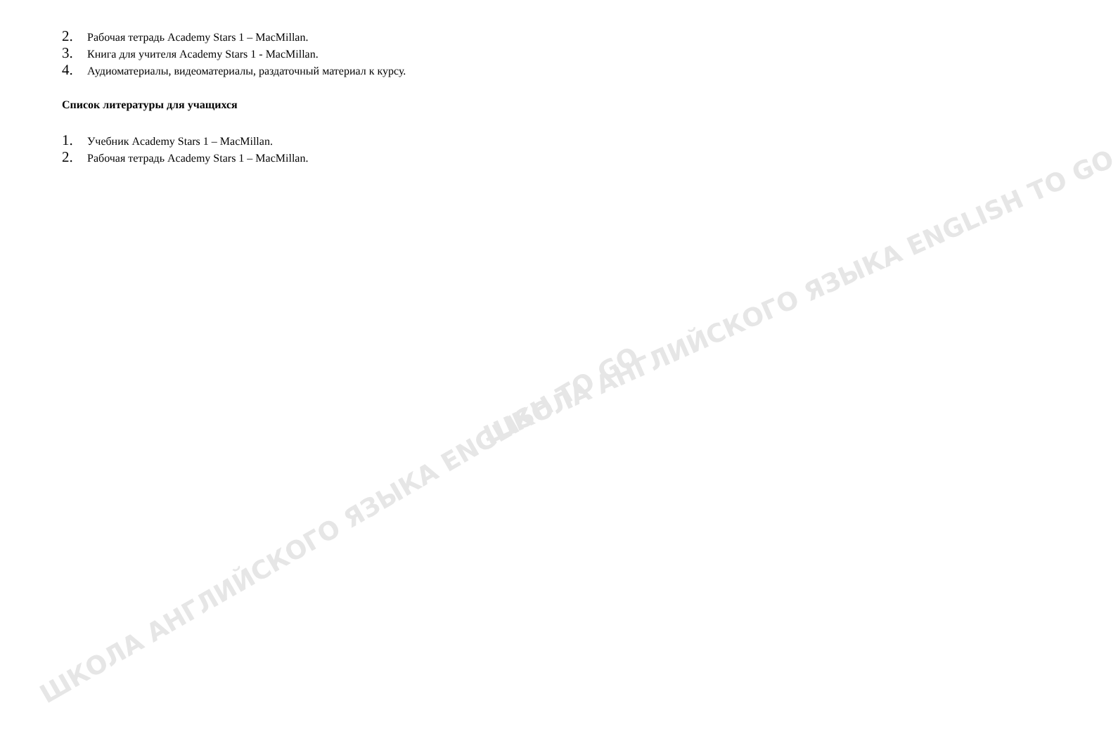ШКОЛА АНГЛИЙСКОГО ЯЗЫКА ENGLISH TO GO
ШКОЛА АНГЛИЙСКОГО ЯЗЫКА ENGLISH TO GO
2. Рабочая тетрадь Academy Stars 1 – MacMillan.
3. Книга для учителя Academy Stars 1 - MacMillan.
4. Аудиоматериалы, видеоматериалы, раздаточный материал к курсу.
Список литературы для учащихся
1. Учебник Academy Stars 1 – MacMillan.
2. Рабочая тетрадь Academy Stars 1 – MacMillan.